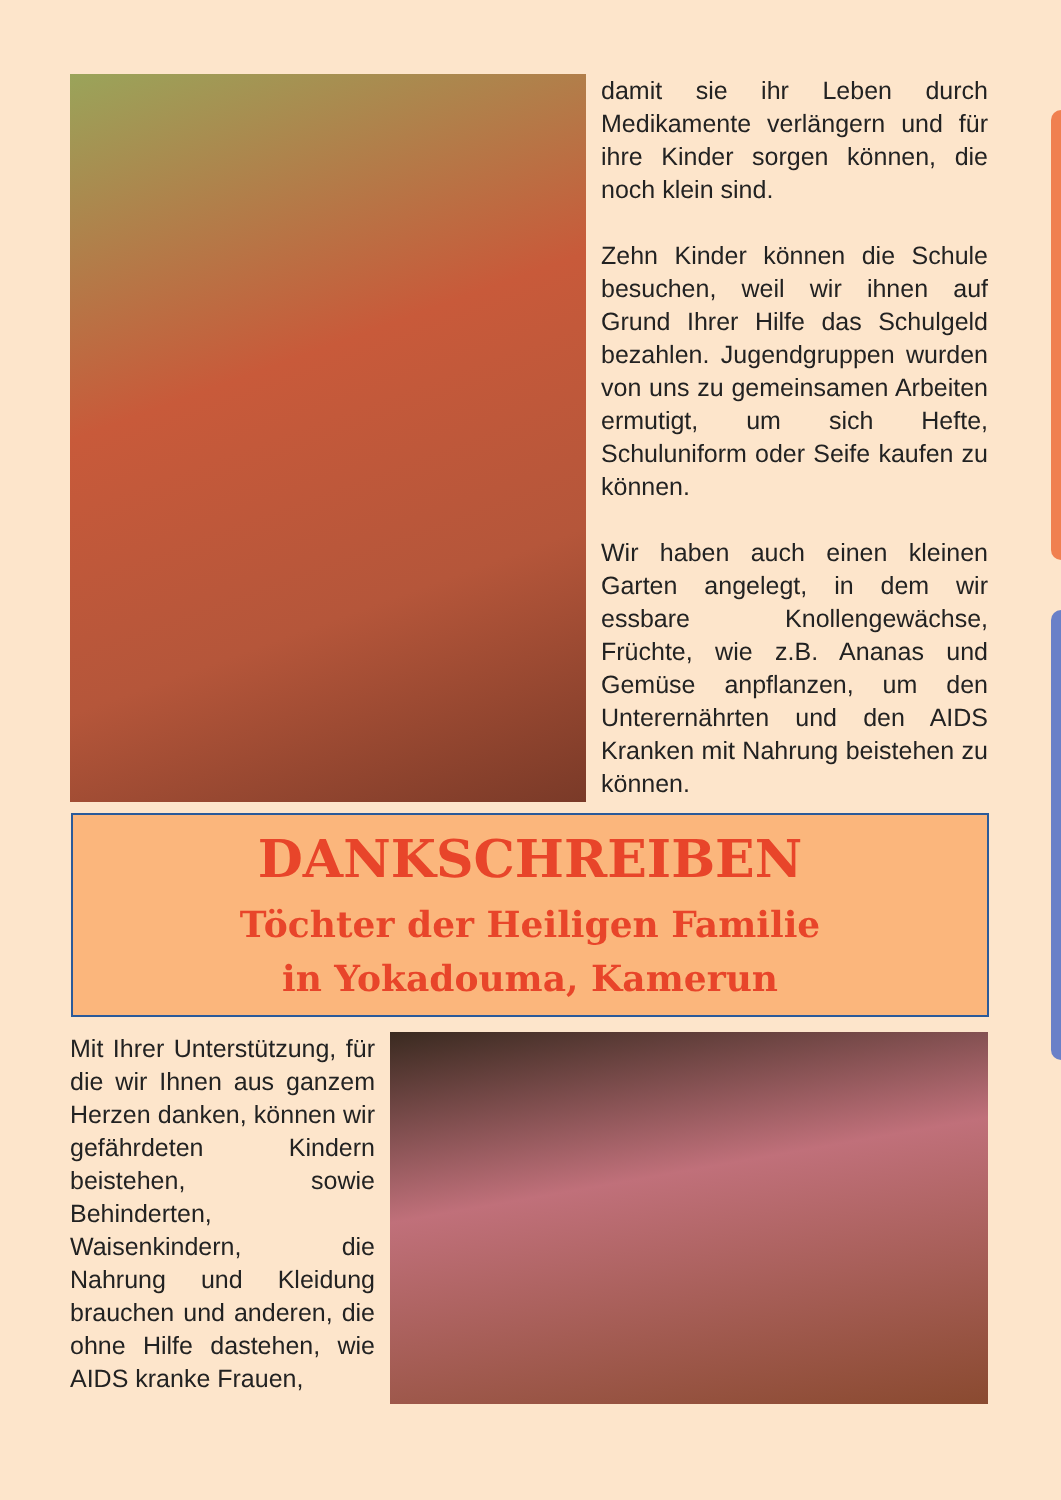damit sie ihr Leben durch Medikamente verlängern und für ihre Kinder sorgen können, die noch klein sind.
Zehn Kinder können die Schule besuchen, weil wir ihnen auf Grund Ihrer Hilfe das Schulgeld bezahlen. Jugendgruppen wurden von uns zu gemeinsamen Arbeiten ermutigt, um sich Hefte, Schuluniform oder Seife kaufen zu können.
Wir haben auch einen kleinen Garten angelegt, in dem wir essbare Knollengewächse, Früchte, wie z.B. Ananas und Gemüse anpflanzen, um den Unterernährten und den AIDS Kranken mit Nahrung beistehen zu können.
DANKSCHREIBEN
Töchter der Heiligen Familie
in Yokadouma, Kamerun
Mit Ihrer Unterstützung, für die wir Ihnen aus ganzem Herzen danken, können wir gefährdeten Kindern beistehen, sowie Behinderten, Waisenkindern, die Nahrung und Kleidung brauchen und anderen, die ohne Hilfe dastehen, wie AIDS kranke Frauen,